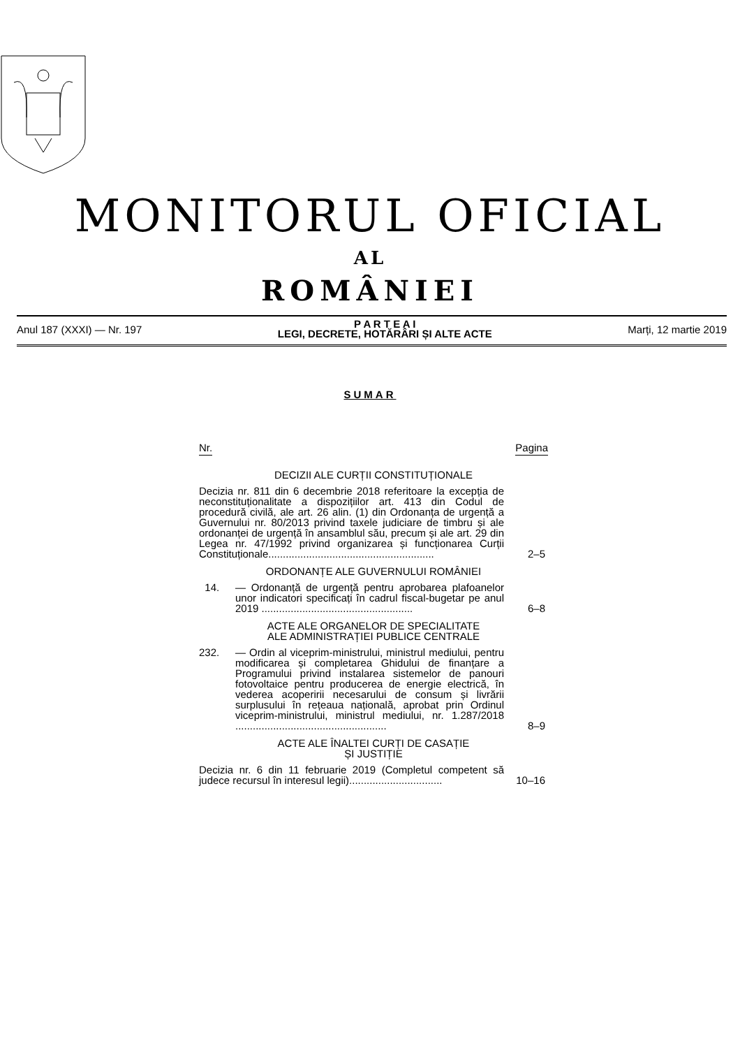MONITORUL OFICIAL
AL
ROMÂNIEI
Anul 187 (XXXI) — Nr. 197
P A R T E A I
LEGI, DECRETE, HOTĂRÂRI ȘI ALTE ACTE
Marți, 12 martie 2019
SUMAR
Nr. Pagina
DECIZII ALE CURȚII CONSTITUȚIONALE
Decizia nr. 811 din 6 decembrie 2018 referitoare la excepția de neconstituționalitate a dispozițiilor art. 413 din Codul de procedură civilă, ale art. 26 alin. (1) din Ordonanța de urgență a Guvernului nr. 80/2013 privind taxele judiciare de timbru și ale ordonanței de urgență în ansamblul său, precum și ale art. 29 din Legea nr. 47/1992 privind organizarea și funcționarea Curții Constituționale.........................................................
2–5
ORDONANȚE ALE GUVERNULUI ROMÂNIEI
14. — Ordonanță de urgență pentru aprobarea plafoanelor unor indicatori specificați în cadrul fiscal-bugetar pe anul 2019 ....................................................
6–8
ACTE ALE ORGANELOR DE SPECIALITATE
ALE ADMINISTRAȚIEI PUBLICE CENTRALE
232. — Ordin al viceprim-ministrului, ministrul mediului, pentru modificarea și completarea Ghidului de finanțare a Programului privind instalarea sistemelor de panouri fotovoltaice pentru producerea de energie electrică, în vederea acoperirii necesarului de consum și livrării surplusului în rețeaua națională, aprobat prin Ordinul viceprim-ministrului, ministrul mediului, nr. 1.287/2018 ....................................................
8–9
ACTE ALE ÎNALTEI CURȚI DE CASAȚIE
ȘI JUSTIȚIE
Decizia nr. 6 din 11 februarie 2019 (Completul competent să judece recursul în interesul legii)................................
10–16